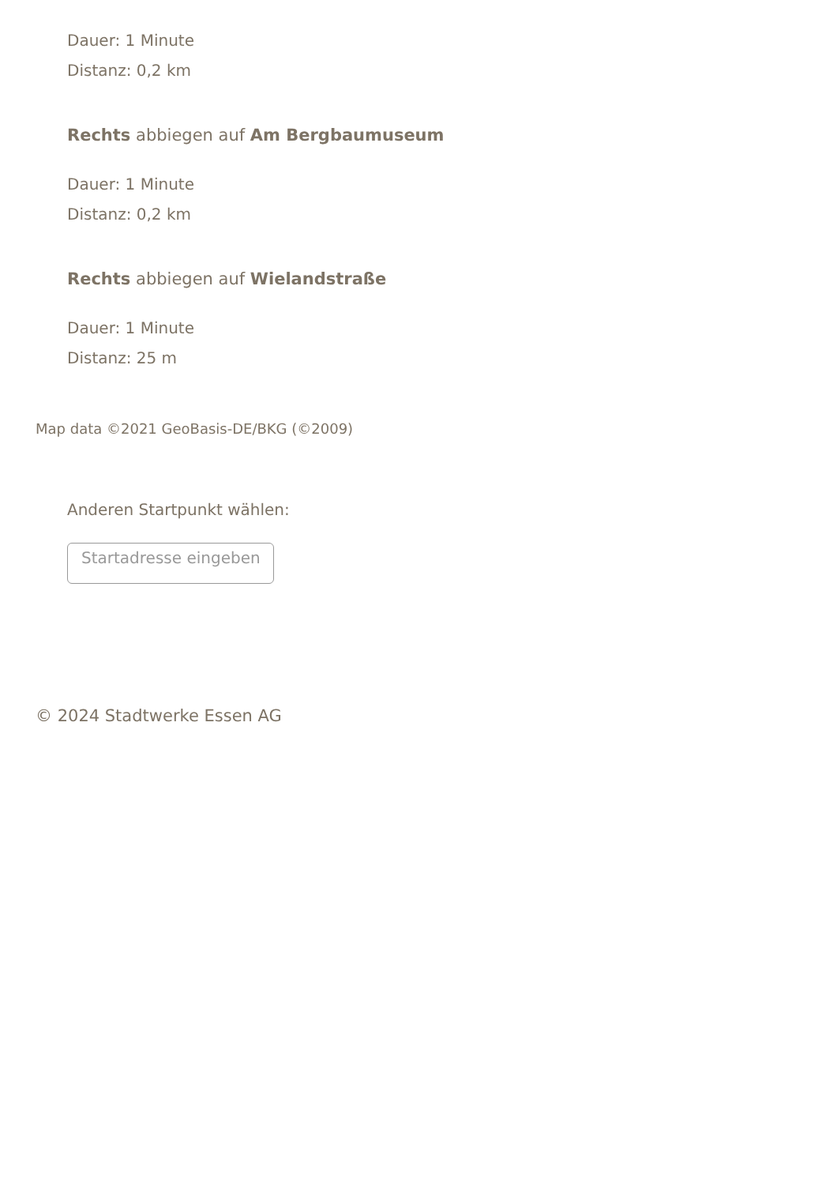Dauer: 1 Minute
Distanz: 0,2 km
Rechts abbiegen auf Am Bergbaumuseum
Dauer: 1 Minute
Distanz: 0,2 km
Rechts abbiegen auf Wielandstraße
Dauer: 1 Minute
Distanz: 25 m
Map data ©2021 GeoBasis-DE/BKG (©2009)
Anderen Startpunkt wählen:
Startadresse eingeben
© 2024 Stadtwerke Essen AG